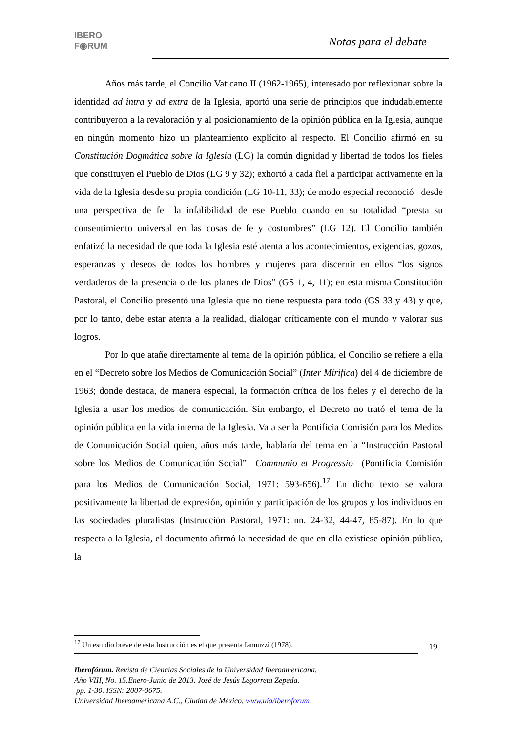IBERO
F◉RUM
Notas para el debate
Años más tarde, el Concilio Vaticano II (1962-1965), interesado por reflexionar sobre la identidad ad intra y ad extra de la Iglesia, aportó una serie de principios que indudablemente contribuyeron a la revaloración y al posicionamiento de la opinión pública en la Iglesia, aunque en ningún momento hizo un planteamiento explícito al respecto. El Concilio afirmó en su Constitución Dogmática sobre la Iglesia (LG) la común dignidad y libertad de todos los fieles que constituyen el Pueblo de Dios (LG 9 y 32); exhortó a cada fiel a participar activamente en la vida de la Iglesia desde su propia condición (LG 10-11, 33); de modo especial reconoció –desde una perspectiva de fe– la infalibilidad de ese Pueblo cuando en su totalidad “presta su consentimiento universal en las cosas de fe y costumbres” (LG 12). El Concilio también enfatizó la necesidad de que toda la Iglesia esté atenta a los acontecimientos, exigencias, gozos, esperanzas y deseos de todos los hombres y mujeres para discernir en ellos “los signos verdaderos de la presencia o de los planes de Dios” (GS 1, 4, 11); en esta misma Constitución Pastoral, el Concilio presentó una Iglesia que no tiene respuesta para todo (GS 33 y 43) y que, por lo tanto, debe estar atenta a la realidad, dialogar críticamente con el mundo y valorar sus logros.
Por lo que atañe directamente al tema de la opinión pública, el Concilio se refiere a ella en el “Decreto sobre los Medios de Comunicación Social” (Inter Mirifica) del 4 de diciembre de 1963; donde destaca, de manera especial, la formación crítica de los fieles y el derecho de la Iglesia a usar los medios de comunicación. Sin embargo, el Decreto no trató el tema de la opinión pública en la vida interna de la Iglesia. Va a ser la Pontificia Comisión para los Medios de Comunicación Social quien, años más tarde, hablaría del tema en la “Instrucción Pastoral sobre los Medios de Comunicación Social” –Communio et Progressio– (Pontificia Comisión para los Medios de Comunicación Social, 1971: 593-656).<sup>17</sup> En dicho texto se valora positivamente la libertad de expresión, opinión y participación de los grupos y los individuos en las sociedades pluralistas (Instrucción Pastoral, 1971: nn. 24-32, 44-47, 85-87). En lo que respecta a la Iglesia, el documento afirmó la necesidad de que en ella existiese opinión pública, la
<sup>17</sup> Un estudio breve de esta Instrucción es el que presenta Iannuzzi (1978).
19
Iberofórum. Revista de Ciencias Sociales de la Universidad Iberoamericana.
Año VIII, No. 15.Enero-Junio de 2013. José de Jesús Legorreta Zepeda.
pp. 1-30. ISSN: 2007-0675.
Universidad Iberoamericana A.C., Ciudad de México. www.uia/iberoforum